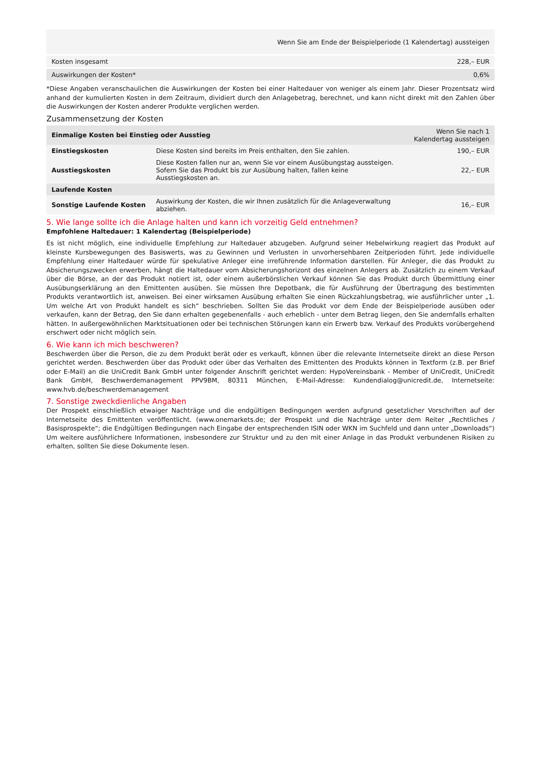| | Wenn Sie am Ende der Beispielperiode (1 Kalendertag) aussteigen |
| --- | --- |
| Kosten insgesamt | 228,– EUR |
| Auswirkungen der Kosten* | 0,6% |
*Diese Angaben veranschaulichen die Auswirkungen der Kosten bei einer Haltedauer von weniger als einem Jahr. Dieser Prozentsatz wird anhand der kumulierten Kosten in dem Zeitraum, dividiert durch den Anlagebetrag, berechnet, und kann nicht direkt mit den Zahlen über die Auswirkungen der Kosten anderer Produkte verglichen werden.
Zusammensetzung der Kosten
| Einmalige Kosten bei Einstieg oder Ausstieg | | Wenn Sie nach 1 Kalendertag aussteigen |
| --- | --- | --- |
| Einstiegskosten | Diese Kosten sind bereits im Preis enthalten, den Sie zahlen. | 190,– EUR |
| Ausstiegskosten | Diese Kosten fallen nur an, wenn Sie vor einem Ausübungstag aussteigen. Sofern Sie das Produkt bis zur Ausübung halten, fallen keine Ausstiegskosten an. | 22,– EUR |
| Laufende Kosten | | |
| Sonstige Laufende Kosten | Auswirkung der Kosten, die wir Ihnen zusätzlich für die Anlageverwaltung abziehen. | 16,– EUR |
5. Wie lange sollte ich die Anlage halten und kann ich vorzeitig Geld entnehmen?
Empfohlene Haltedauer: 1 Kalendertag (Beispielperiode)
Es ist nicht möglich, eine individuelle Empfehlung zur Haltedauer abzugeben. Aufgrund seiner Hebelwirkung reagiert das Produkt auf kleinste Kursbewegungen des Basiswerts, was zu Gewinnen und Verlusten in unvorhersehbaren Zeitperioden führt. Jede individuelle Empfehlung einer Haltedauer würde für spekulative Anleger eine irreführende Information darstellen. Für Anleger, die das Produkt zu Absicherungszwecken erwerben, hängt die Haltedauer vom Absicherungshorizont des einzelnen Anlegers ab. Zusätzlich zu einem Verkauf über die Börse, an der das Produkt notiert ist, oder einem außerbörslichen Verkauf können Sie das Produkt durch Übermittlung einer Ausübungserklärung an den Emittenten ausüben. Sie müssen Ihre Depotbank, die für Ausführung der Übertragung des bestimmten Produkts verantwortlich ist, anweisen. Bei einer wirksamen Ausübung erhalten Sie einen Rückzahlungsbetrag, wie ausführlicher unter „1. Um welche Art von Produkt handelt es sich“ beschrieben. Sollten Sie das Produkt vor dem Ende der Beispielperiode ausüben oder verkaufen, kann der Betrag, den Sie dann erhalten gegebenenfalls - auch erheblich - unter dem Betrag liegen, den Sie andernfalls erhalten hätten. In außergewöhnlichen Marktsituationen oder bei technischen Störungen kann ein Erwerb bzw. Verkauf des Produkts vorübergehend erschwert oder nicht möglich sein.
6. Wie kann ich mich beschweren?
Beschwerden über die Person, die zu dem Produkt berät oder es verkauft, können über die relevante Internetseite direkt an diese Person gerichtet werden. Beschwerden über das Produkt oder über das Verhalten des Emittenten des Produkts können in Textform (z.B. per Brief oder E-Mail) an die UniCredit Bank GmbH unter folgender Anschrift gerichtet werden: HypoVereinsbank - Member of UniCredit, UniCredit Bank GmbH, Beschwerdemanagement PPV9BM, 80311 München, E-Mail-Adresse: Kundendialog@unicredit.de, Internetseite: www.hvb.de/beschwerdemanagement
7. Sonstige zweckdienliche Angaben
Der Prospekt einschließlich etwaiger Nachträge und die endgültigen Bedingungen werden aufgrund gesetzlicher Vorschriften auf der Internetseite des Emittenten veröffentlicht. (www.onemarkets.de; der Prospekt und die Nachträge unter dem Reiter „Rechtliches / Basisprospekte“; die Endgültigen Bedingungen nach Eingabe der entsprechenden ISIN oder WKN im Suchfeld und dann unter „Downloads“) Um weitere ausführlichere Informationen, insbesondere zur Struktur und zu den mit einer Anlage in das Produkt verbundenen Risiken zu erhalten, sollten Sie diese Dokumente lesen.